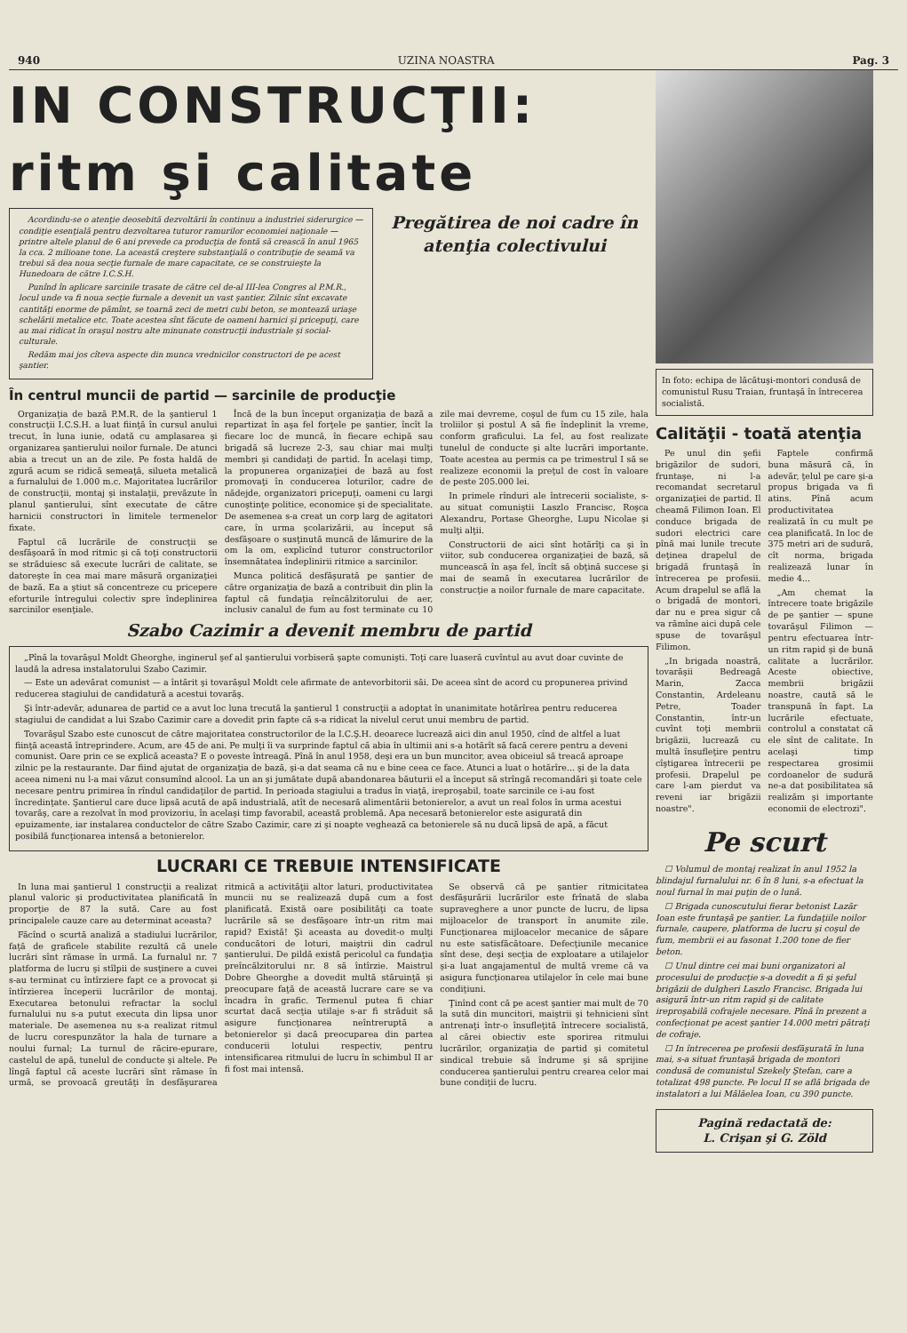940 UZINA NOASTRA Pag. 3
IN CONSTRUCŢII: ritm şi calitate
Acordindu-se o atenţie deosebită dezvoltării în continuu a industriei siderurgice — condiţie esenţială pentru dezvoltarea tuturor ramurilor economiei naţionale — printre altele planul de 6 ani prevede ca producţia de fontă să crească în anul 1965 la cca. 2 milioane tone. La această creştere substanţială o contribuţie de seamă va trebui să dea noua secţie furnale de mare capacitate, ce se construieşte la Hunedoara de către I.C.S.H.
Punînd în aplicare sarcinile trasate de către cel de-al III-lea Congres al P.M.R., locul unde va fi noua secţie furnale a devenit un vast şantier. Zilnic sînt excavate cantităţi enorme de pămînt, se toarnă zeci de metri cubi beton, se montează uriaşe schelării metalice etc. Toate acestea sînt făcute de oameni harnici şi pricepuţi, care au mai ridicat în oraşul nostru alte minunate construcţii industriale şi social-culturale.
Redăm mai jos cîteva aspecte din munca vrednicilor constructori de pe acest şantier.
Pregătirea de noi cadre în atenţia colectivului
În centrul muncii de partid — sarcinile de producţie
Organizaţia de bază P.M.R. de la şantierul 1 construcţii I.C.S.H. a luat fiinţă în cursul anului trecut, în luna iunie, odată cu amplasarea şi organizarea şantierului noilor furnale. De atunci abia a trecut un an de zile. Pe fosta haldă de zgură acum se ridică semeaţă, silueta metalică a furnalului de 1.000 m.c. Majoritatea lucrărilor de construcţii, montaj şi instalaţii, prevăzute în planul şantierului, sînt executate de către harnicii constructori în limitele termenelor fixate.
Faptul că lucrările de construcţii se desfăşoară în mod ritmic şi că toţi constructorii se străduiesc să execute lucrări de calitate, se datoreşte în cea mai mare măsură organizaţiei de bază. Ea a ştiut să concentreze cu pricepere eforturile întregului colectiv spre îndeplinirea sarcinilor esenţiale.
Încă de la bun început organizaţia de bază a repartizat în aşa fel forţele pe şantier, încît la fiecare loc de muncă, în fiecare echipă sau brigadă să lucreze 2-3, sau chiar mai mulţi membri şi candidaţi de partid. În acelaşi timp, la propunerea organizaţiei de bază au fost promovaţi în conducerea loturilor, cadre de nădejde, organizatori pricepuţi, oameni cu largi cunoştinţe politice, economice şi de specialitate. De asemenea s-a creat un corp larg de agitatori care, în urma şcolarizării, au început să desfăşoare o susţinută muncă de lămurire de la om la om, explicînd tuturor constructorilor însemnătatea îndeplinirii ritmice a sarcinilor.
Munca politică desfăşurată pe şantier de către organizaţia de bază a contribuit din plin la faptul că fundaţia reîncălzitorului de aer, inclusiv canalul de fum au fost terminate cu 10 zile mai devreme, coşul de fum cu 15 zile, hala troliilor şi postul A să fie îndeplinit la vreme, conform graficului. La fel, au fost realizate tunelul de conducte şi alte lucrări importante. Toate acestea au permis ca pe trimestrul I să se realizeze economii la preţul de cost în valoare de peste 205.000 lei.
In primele rînduri ale întrecerii socialiste, s-au situat comuniştii Laszlo Francisc, Roşca Alexandru, Portase Gheorghe, Lupu Nicolae şi mulţi alţii.
Constructorii de aici sînt hotărîţi ca şi în viitor, sub conducerea organizaţiei de bază, să muncească în aşa fel, încît să obţină succese şi mai de seamă în executarea lucrărilor de construcţie a noilor furnale de mare capacitate.
Szabo Cazimir a devenit membru de partid
„Pînă la tovarăşul Moldt Gheorghe, inginerul şef al şantierului vorbiseră şapte comunişti. Toţi care luaseră cuvîntul au avut doar cuvinte de laudă la adresa instalatorului Szabo Cazimir.
— Este un adevărat comunist — a întărit şi tovarăşul Moldt cele afirmate de antevorbitorii săi. De aceea sînt de acord cu propunerea privind reducerea stagiului de candidatură a acestui tovarăş.
Şi într-adevăr, adunarea de partid ce a avut loc luna trecută la şantierul 1 construcţii a adoptat în unanimitate hotărîrea pentru reducerea stagiului de candidat a lui Szabo Cazimir care a dovedit prin fapte că s-a ridicat la nivelul cerut unui membru de partid.
Tovarăşul Szabo este cunoscut de către majoritatea constructorilor de la I.C.Ş.H. deoarece lucrează aici din anul 1950, cînd de altfel a luat fiinţă această întreprindere. Acum, are 45 de ani. Pe mulţi îi va surprinde faptul că abia în ultimii ani s-a hotărît să facă cerere pentru a deveni comunist. Oare prin ce se explică aceasta? E o poveste întreagă. Pînă în anul 1958, deşi era un bun muncitor, avea obiceiul să treacă aproape zilnic pe la restaurante. Dar fiind ajutat de organizaţia de bază, şi-a dat seama că nu e bine ceea ce face. Atunci a luat o hotărîre... şi de la data aceea nimeni nu l-a mai văzut consumînd alcool. La un an şi jumătate după abandonarea băuturii el a început să strîngă recomandări şi toate cele necesare pentru primirea în rîndul candidaţilor de partid. In perioada stagiului a tradus în viaţă, ireproşabil, toate sarcinile ce i-au fost încredinţate. Şantierul care duce lipsă acută de apă industrială, atît de necesară alimentării betonierelor, a avut un real folos în urma acestui tovarăş, care a rezolvat în mod provizoriu, în acelaşi timp favorabil, această problemă. Apa necesară betonierelor este asigurată din epuizamente, iar instalarea conductelor de către Szabo Cazimir, care zi şi noapte veghează ca betonierele să nu ducă lipsă de apă, a făcut posibilă funcţionarea intensă a betonierelor.
LUCRARI CE TREBUIE INTENSIFICATE
In luna mai şantierul 1 construcţii a realizat planul valoric şi productivitatea planificată în proporţie de 87 la sută. Care au fost principalele cauze care au determinat aceasta?
Făcînd o scurtă analiză a stadiului lucrărilor, faţă de graficele stabilite rezultă că unele lucrări sînt rămase în urmă. La furnalul nr. 7 platforma de lucru şi stîlpii de susţinere a cuvei s-au terminat cu întîrziere fapt ce a provocat şi întîrzierea începerii lucrărilor de montaj. Executarea betonului refractar la soclul furnalului nu s-a putut executa din lipsa unor materiale. De asemenea nu s-a realizat ritmul de lucru corespunzător la hala de turnare a noului furnal; La turnul de răcire-epurare, castelul de apă, tunelul de conducte şi altele. Pe lîngă faptul că aceste lucrări sînt rămase în urmă, se provoacă greutăţi în desfăşurarea ritmică a activităţii altor laturi, productivitatea muncii nu se realizează după cum a fost planificată. Există oare posibilităţi ca toate lucrările să se desfăşoare într-un ritm mai rapid? Există! Şi aceasta au dovedit-o mulţi conducători de loturi, maiştrii din cadrul şantierului. De pildă există pericolul ca fundaţia preîncălzitorului nr. 8 să întîrzie. Maistrul Dobre Gheorghe a dovedit multă stăruinţă şi preocupare faţă de această lucrare care se va încadra în grafic. Termenul putea fi chiar scurtat dacă secţia utilaje s-ar fi străduit să asigure funcţionarea neîntreruptă a betonierelor şi dacă preocuparea din partea conducerii lotului respectiv, pentru intensificarea ritmului de lucru în schimbul II ar fi fost mai intensă.
Se observă că pe şantier ritmicitatea desfăşurării lucrărilor este frînată de slaba supraveghere a unor puncte de lucru, de lipsa mijloacelor de transport în anumite zile. Funcţionarea mijloacelor mecanice de săpare nu este satisfăcătoare. Defecţiunile mecanice sînt dese, deşi secţia de exploatare a utilajelor şi-a luat angajamentul de multă vreme că va asigura funcţionarea utilajelor în cele mai bune condiţiuni.
Ţinînd cont că pe acest şantier mai mult de 70 la sută din muncitori, maiştrii şi tehnicieni sînt antrenaţi într-o însufleţită întrecere socialistă, al cărei obiectiv este sporirea ritmului lucrărilor, organizaţia de partid şi comitetul sindical trebuie să îndrume şi să sprijine conducerea şantierului pentru crearea celor mai bune condiţii de lucru.
In foto: echipa de lăcătuşi-montori condusă de comunistul Rusu Traian, fruntaşă în întrecerea socialistă.
Calităţii - toată atenţia
Pe unul din şefii brigăzilor de sudori, fruntaşe, ni l-a recomandat secretarul organizaţiei de partid. Il cheamă Filimon Ioan. El conduce brigada de sudori electrici care pînă mai lunile trecute deţinea drapelul de brigadă fruntaşă în întrecerea pe profesii. Acum drapelul se află la o brigadă de montori, dar nu e prea sigur că va rămîne aici după cele spuse de tovarăşul Filimon.
„In brigada noastră, tovarăşii Bedreagă Marin, Zacca Constantin, Ardeleanu Petre, Toader Constantin, într-un cuvînt toţi membrii brigăzii, lucrează cu multă însufleţire pentru cîştigarea întrecerii pe profesii. Drapelul pe care l-am pierdut va reveni iar brigăzii noastre".
Faptele confirmă buna măsură că, în adevăr, ţelul pe care şi-a propus brigada va fi atins. Pînă acum productivitatea realizată în cu mult pe cea planificată. In loc de 375 metri ari de sudură, cît norma, brigada realizează lunar în medie 4...
„Am chemat la întrecere toate brigăzile de pe şantier — spune tovarăşul Filimon — pentru efectuarea într-un ritm rapid şi de bună calitate a lucrărilor. Aceste obiective, membrii brigăzii noastre, caută să le transpună în fapt. La lucrările efectuate, controlul a constatat că ele sînt de calitate. In acelaşi timp respectarea grosimii cordoanelor de sudură ne-a dat posibilitatea să realizăm şi importante economii de electrozi".
Pe scurt
☐ Volumul de montaj realizat în anul 1952 la blindajul furnalului nr. 6 în 8 luni, s-a efectuat la noul furnal în mai puţin de o lună.
☐ Brigada cunoscutului fierar betonist Lazăr Ioan este fruntaşă pe şantier. La fundaţiile noilor furnale, caupere, platforma de lucru şi coşul de fum, membrii ei au fasonat 1.200 tone de fier beton.
☐ Unul dintre cei mai buni organizatori al procesului de producţie s-a dovedit a fi şi şeful brigăzii de dulgheri Laszlo Francisc. Brigada lui asigură într-un ritm rapid şi de calitate ireproşabilă cofrajele necesare. Pînă în prezent a confecţionat pe acest şantier 14.000 metri pătraţi de cofraje.
☐ In întrecerea pe profesii desfăşurată în luna mai, s-a situat fruntaşă brigada de montori condusă de comunistul Szekely Ştefan, care a totalizat 498 puncte. Pe locul II se află brigada de instalatori a lui Mălăelea Ioan, cu 390 puncte.
Pagină redactată de:
L. Crişan şi G. Zöld